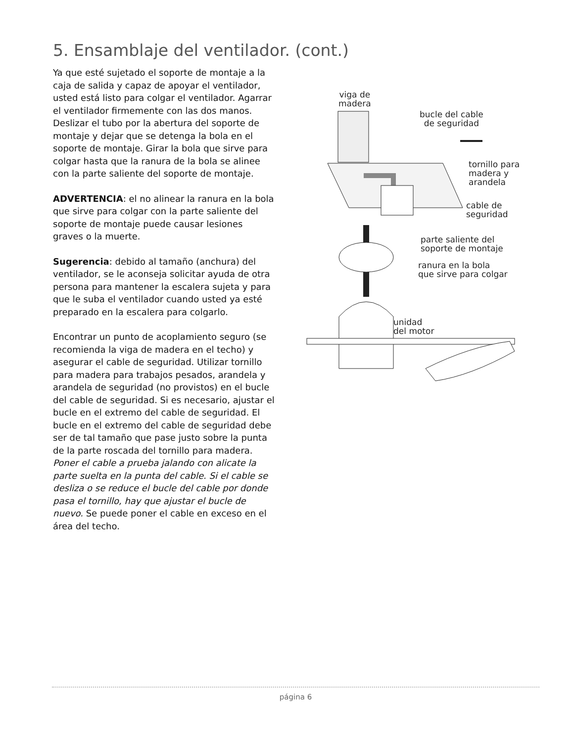5. Ensamblaje del ventilador. (cont.)
Ya que esté sujetado el soporte de montaje a la caja de salida y capaz de apoyar el ventilador, usted está listo para colgar el ventilador. Agarrar el ventilador firmemente con las dos manos. Deslizar el tubo por la abertura del soporte de montaje y dejar que se detenga la bola en el soporte de montaje. Girar la bola que sirve para colgar hasta que la ranura de la bola se alinee con la parte saliente del soporte de montaje.
ADVERTENCIA: el no alinear la ranura en la bola que sirve para colgar con la parte saliente del soporte de montaje puede causar lesiones graves o la muerte.
Sugerencia: debido al tamaño (anchura) del ventilador, se le aconseja solicitar ayuda de otra persona para mantener la escalera sujeta y para que le suba el ventilador cuando usted ya esté preparado en la escalera para colgarlo.
Encontrar un punto de acoplamiento seguro (se recomienda la viga de madera en el techo) y asegurar el cable de seguridad. Utilizar tornillo para madera para trabajos pesados, arandela y arandela de seguridad (no provistos) en el bucle del cable de seguridad. Si es necesario, ajustar el bucle en el extremo del cable de seguridad. El bucle en el extremo del cable de seguridad debe ser de tal tamaño que pase justo sobre la punta de la parte roscada del tornillo para madera. Poner el cable a prueba jalando con alicate la parte suelta en la punta del cable. Si el cable se desliza o se reduce el bucle del cable por donde pasa el tornillo, hay que ajustar el bucle de nuevo. Se puede poner el cable en exceso en el área del techo.
viga de
madera
bucle del cable
de seguridad
tornillo para
madera y
arandela
cable de
seguridad
parte saliente del
soporte de montaje
ranura en la bola
que sirve para colgar
unidad
del motor
página 6